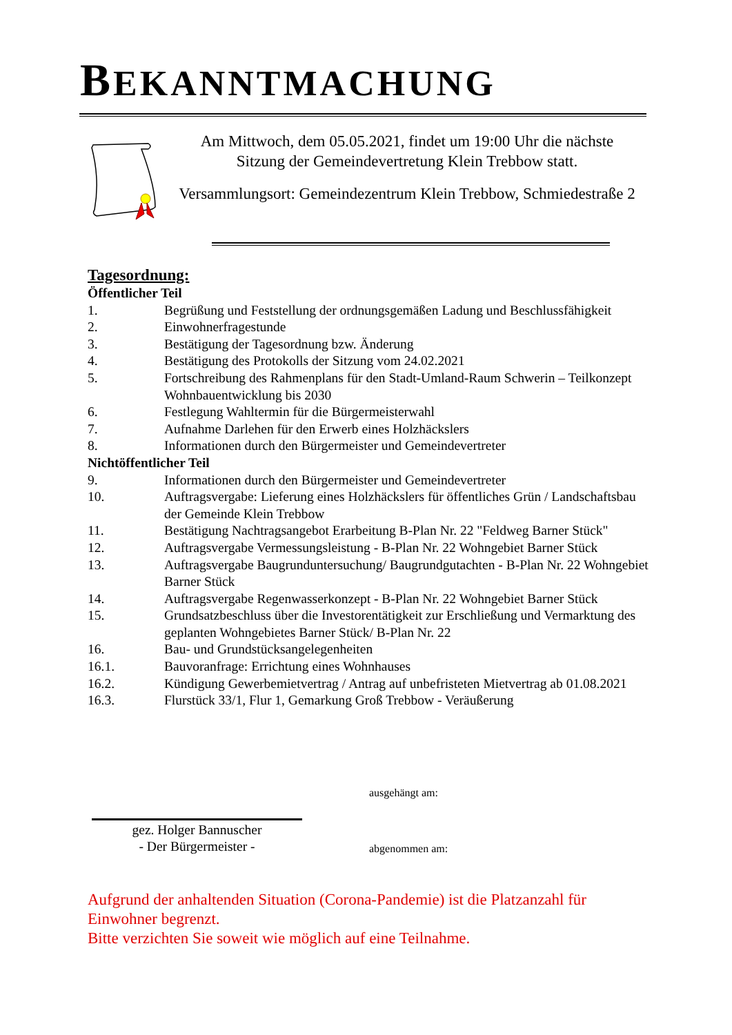BEKANNTMACHUNG
Am Mittwoch, dem 05.05.2021, findet um 19:00 Uhr die nächste Sitzung der Gemeindevertretung Klein Trebbow statt.
Versammlungsort: Gemeindezentrum Klein Trebbow, Schmiedestraße 2
Tagesordnung:
Öffentlicher Teil
1. Begrüßung und Feststellung der ordnungsgemäßen Ladung und Beschlussfähigkeit
2. Einwohnerfragestunde
3. Bestätigung der Tagesordnung bzw. Änderung
4. Bestätigung des Protokolls der Sitzung vom 24.02.2021
5. Fortschreibung des Rahmenplans für den Stadt-Umland-Raum Schwerin – Teilkonzept Wohnbauentwicklung bis 2030
6. Festlegung Wahltermin für die Bürgermeisterwahl
7. Aufnahme Darlehen für den Erwerb eines Holzhäckslers
8. Informationen durch den Bürgermeister und Gemeindevertreter
Nichtöffentlicher Teil
9. Informationen durch den Bürgermeister und Gemeindevertreter
10. Auftragsvergabe: Lieferung eines Holzhäckslers für öffentliches Grün / Landschaftsbau der Gemeinde Klein Trebbow
11. Bestätigung Nachtragsangebot Erarbeitung B-Plan Nr. 22 "Feldweg Barner Stück"
12. Auftragsvergabe Vermessungsleistung - B-Plan Nr. 22 Wohngebiet Barner Stück
13. Auftragsvergabe Baugrunduntersuchung/ Baugrundgutachten - B-Plan Nr. 22 Wohngebiet Barner Stück
14. Auftragsvergabe Regenwasserkonzept - B-Plan Nr. 22 Wohngebiet Barner Stück
15. Grundsatzbeschluss über die Investorentätigkeit zur Erschließung und Vermarktung des geplanten Wohngebietes Barner Stück/ B-Plan Nr. 22
16. Bau- und Grundstücksangelegenheiten
16.1. Bauvoranfrage: Errichtung eines Wohnhauses
16.2. Kündigung Gewerbemietvertrag / Antrag auf unbefristeten Mietvertrag ab 01.08.2021
16.3. Flurstück 33/1, Flur 1, Gemarkung Groß Trebbow - Veräußerung
ausgehängt am:
gez. Holger Bannuscher
- Der Bürgermeister -
abgenommen am:
Aufgrund der anhaltenden Situation (Corona-Pandemie) ist die Platzanzahl für Einwohner begrenzt.
Bitte verzichten Sie soweit wie möglich auf eine Teilnahme.